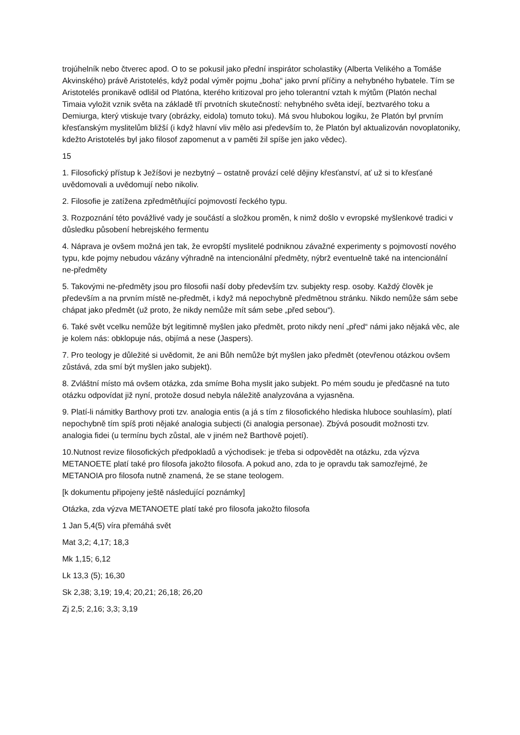trojúhelník nebo čtverec apod. O to se pokusil jako přední inspirátor scholastiky (Alberta Velikého a Tomáše Akvinského) právě Aristotelés, když podal výměr pojmu „boha“ jako první příčiny a nehybného hybatele. Tím se Aristotelés pronikavě odlišil od Platóna, kterého kritizoval pro jeho tolerantní vztah k mýtům (Platón nechal Timaia vyložit vznik světa na základě tří prvotních skutečností: nehybného světa idejí, beztvarého toku a Demiurga, který vtiskuje tvary (obrázky, eidola) tomuto toku). Má svou hlubokou logiku, že Platón byl prvním křesťanským myslitelům bližší (i když hlavní vliv mělo asi především to, že Platón byl aktualizován novoplatoniky, kdežto Aristotelés byl jako filosof zapomenut a v paměti žil spíše jen jako vědec).
15
1. Filosofický přístup k Ježíšovi je nezbytný – ostatně provází celé dějiny křesťanství, ať už si to křesťané uvědomovali a uvědomují nebo nikoliv.
2. Filosofie je zatížena zpředmětňující pojmovostí řeckého typu.
3. Rozpoznání této povážlivé vady je součástí a složkou proměn, k nimž došlo v evropské myšlenkové tradici v důsledku působení hebrejského fermentu
4. Náprava je ovšem možná jen tak, že evropští myslitelé podniknou závažné experimenty s pojmovostí nového typu, kde pojmy nebudou vázány výhradně na intencionální předměty, nýbrž eventuelně také na intencionální ne-předměty
5. Takovými ne-předměty jsou pro filosofii naší doby především tzv. subjekty resp. osoby. Každý člověk je především a na prvním místě ne-předmět, i když má nepochybně předmětnou stránku. Nikdo nemůže sám sebe chápat jako předmět (už proto, že nikdy nemůže mít sám sebe „před sebou“).
6. Také svět vcelku nemůže být legitimně myšlen jako předmět, proto nikdy není „před“ námi jako nějaká věc, ale je kolem nás: obklopuje nás, objímá a nese (Jaspers).
7. Pro teology je důležité si uvědomit, že ani Bůh nemůže být myšlen jako předmět (otevřenou otázkou ovšem zůstává, zda smí být myšlen jako subjekt).
8. Zvláštní místo má ovšem otázka, zda smíme Boha myslit jako subjekt. Po mém soudu je předčasné na tuto otázku odpovídat již nyní, protože dosud nebyla náležitě analyzována a vyjasněna.
9. Platí-li námitky Barthovy proti tzv. analogia entis (a já s tím z filosofického hlediska hluboce souhlasím), platí nepochybně tím spíš proti nějaké analogia subjecti (či analogia personae). Zbývá posoudit možnosti tzv. analogia fidei (u termínu bych zůstal, ale v jiném než Barthově pojetí).
10.Nutnost revize filosofických předpokladů a východisek: je třeba si odpovědět na otázku, zda výzva METANOETE platí také pro filosofa jakožto filosofa. A pokud ano, zda to je opravdu tak samozřejmé, že METANOIA pro filosofa nutně znamená, že se stane teologem.
[k dokumentu připojeny ještě následující poznámky]
Otázka, zda výzva METANOETE platí také pro filosofa jakožto filosofa
1 Jan 5,4(5) víra přemáhá svět
Mat 3,2; 4,17; 18,3
Mk 1,15; 6,12
Lk 13,3 (5); 16,30
Sk 2,38; 3,19; 19,4; 20,21; 26,18; 26,20
Zj 2,5; 2,16; 3,3; 3,19